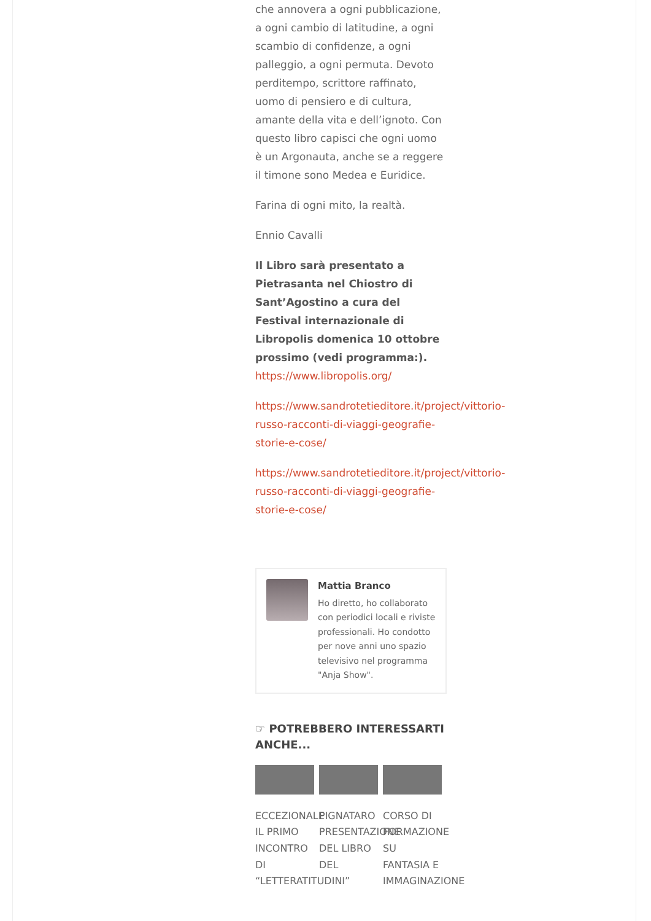che annovera a ogni pubblicazione, a ogni cambio di latitudine, a ogni scambio di confidenze, a ogni palleggio, a ogni permuta. Devoto perditempo, scrittore raffinato, uomo di pensiero e di cultura, amante della vita e dell’ignoto. Con questo libro capisci che ogni uomo è un Argonauta, anche se a reggere il timone sono Medea e Euridice.
Farina di ogni mito, la realtà.
Ennio Cavalli
Il Libro sarà presentato a Pietrasanta nel Chiostro di Sant’Agostino a cura del Festival internazionale di Libropolis domenica 10 ottobre prossimo (vedi programma:).
https://www.libropolis.org/
https://www.sandrotetieditore.it/project/vittorio-
russo-racconti-di-viaggi-geografie-
storie-e-cose/
https://www.sandrotetieditore.it/project/vittorio-
russo-racconti-di-viaggi-geografie-
storie-e-cose/
Mattia Branco
Ho diretto, ho collaborato con periodici locali e riviste professionali. Ho condotto per nove anni uno spazio televisivo nel programma "Anja Show".
☞ POTREBBERO INTERESSARTI ANCHE...
ECCEZIONALE IL PRIMO INCONTRO DI “LETTERATITUDINI”
PIGNATARO PRESENTAZIONE DEL LIBRO DEL
CORSO DI FORMAZIONE SU FANTASIA E IMMAGINAZIONE